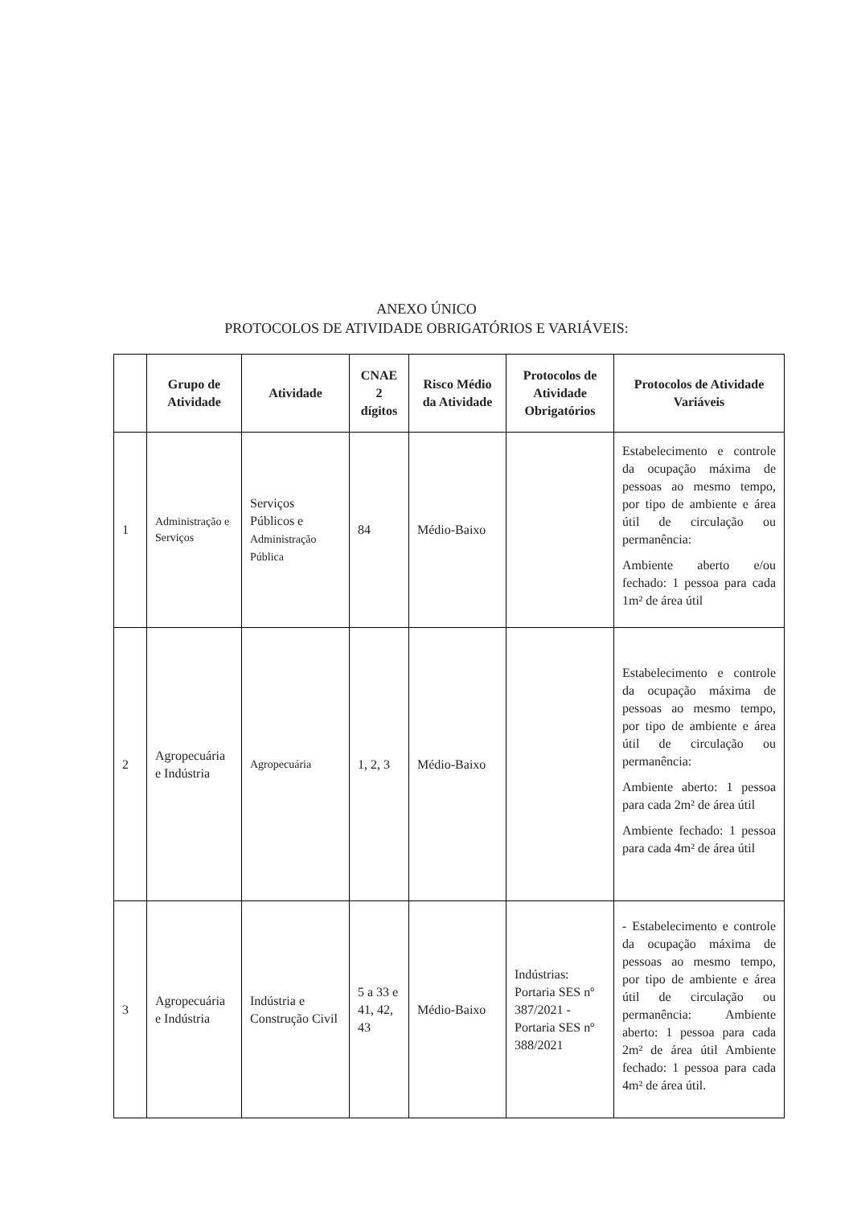ANEXO ÚNICO
PROTOCOLOS DE ATIVIDADE OBRIGATÓRIOS E VARIÁVEIS:
| | Grupo de Atividade | Atividade | CNAE 2 dígitos | Risco Médio da Atividade | Protocolos de Atividade Obrigatórios | Protocolos de Atividade Variáveis |
| --- | --- | --- | --- | --- | --- | --- |
| 1 | Administração e Serviços | Serviços Públicos e Administração Pública | 84 | Médio-Baixo | | Estabelecimento e controle da ocupação máxima de pessoas ao mesmo tempo, por tipo de ambiente e área útil de circulação ou permanência: Ambiente aberto e/ou fechado: 1 pessoa para cada 1m² de área útil |
| 2 | Agropecuária e Indústria | Agropecuária | 1, 2, 3 | Médio-Baixo | | Estabelecimento e controle da ocupação máxima de pessoas ao mesmo tempo, por tipo de ambiente e área útil de circulação ou permanência: Ambiente aberto: 1 pessoa para cada 2m² de área útil Ambiente fechado: 1 pessoa para cada 4m² de área útil |
| 3 | Agropecuária e Indústria | Indústria e Construção Civil | 5 a 33 e 41, 42, 43 | Médio-Baixo | Indústrias: Portaria SES nº 387/2021 - Portaria SES nº 388/2021 | - Estabelecimento e controle da ocupação máxima de pessoas ao mesmo tempo, por tipo de ambiente e área útil de circulação ou permanência: Ambiente aberto: 1 pessoa para cada 2m² de área útil Ambiente fechado: 1 pessoa para cada 4m² de área útil. |